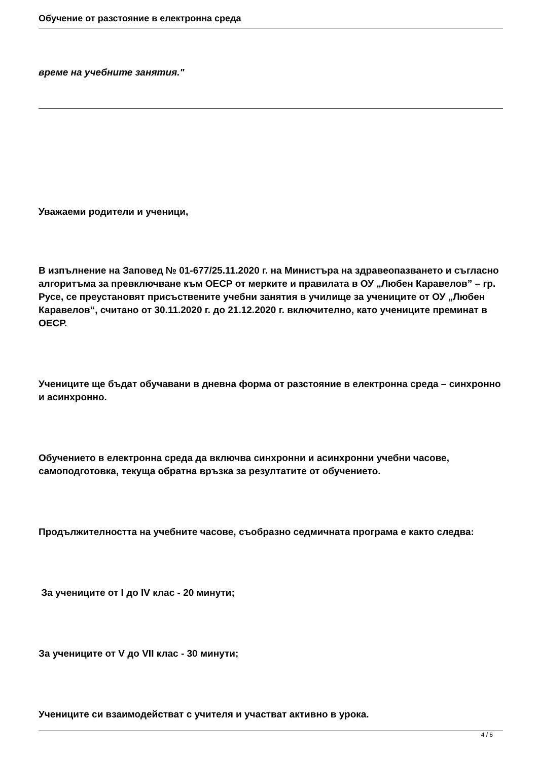Обучение от разстояние в електронна среда
време на учебните занятия."
Уважаеми родители и ученици,
В изпълнение на Заповед № 01-677/25.11.2020 г. на Министъра на здравеопазването и съгласно алгоритъма за превключване към ОЕСР от мерките и правилата в ОУ „Любен Каравелов” – гр. Русе, се преустановят присъствените учебни занятия в училище за учениците от ОУ „Любен Каравелов“, считано от 30.11.2020 г. до 21.12.2020 г. включително, като учениците преминат в ОЕСР.
Учениците ще бъдат обучавани в дневна форма от разстояние в електронна среда – синхронно и асинхронно.
Обучението в електронна среда да включва синхронни и асинхронни учебни часове, самоподготовка, текуща обратна връзка за резултатите от обучението.
Продължителността на учебните часове, съобразно седмичната програма е както следва:
За учениците от I до IV клас - 20 минути;
За учениците от V до VII клас - 30 минути;
Учениците си взаимодействат с учителя и участват активно в урока.
4 / 6